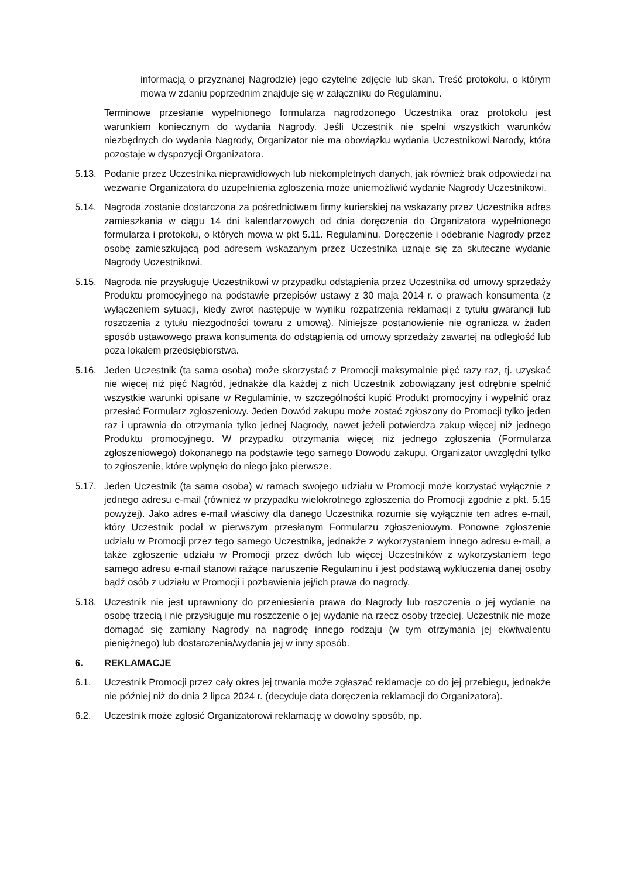informacją o przyznanej Nagrodzie) jego czytelne zdjęcie lub skan. Treść protokołu, o którym mowa w zdaniu poprzednim znajduje się w załączniku do Regulaminu.
Terminowe przesłanie wypełnionego formularza nagrodzonego Uczestnika oraz protokołu jest warunkiem koniecznym do wydania Nagrody. Jeśli Uczestnik nie spełni wszystkich warunków niezbędnych do wydania Nagrody, Organizator nie ma obowiązku wydania Uczestnikowi Narody, która pozostaje w dyspozycji Organizatora.
5.13. Podanie przez Uczestnika nieprawidłowych lub niekompletnych danych, jak również brak odpowiedzi na wezwanie Organizatora do uzupełnienia zgłoszenia może uniemożliwić wydanie Nagrody Uczestnikowi.
5.14. Nagroda zostanie dostarczona za pośrednictwem firmy kurierskiej na wskazany przez Uczestnika adres zamieszkania w ciągu 14 dni kalendarzowych od dnia doręczenia do Organizatora wypełnionego formularza i protokołu, o których mowa w pkt 5.11. Regulaminu. Doręczenie i odebranie Nagrody przez osobę zamieszkującą pod adresem wskazanym przez Uczestnika uznaje się za skuteczne wydanie Nagrody Uczestnikowi.
5.15. Nagroda nie przysługuje Uczestnikowi w przypadku odstąpienia przez Uczestnika od umowy sprzedaży Produktu promocyjnego na podstawie przepisów ustawy z 30 maja 2014 r. o prawach konsumenta (z wyłączeniem sytuacji, kiedy zwrot następuje w wyniku rozpatrzenia reklamacji z tytułu gwarancji lub roszczenia z tytułu niezgodności towaru z umową). Niniejsze postanowienie nie ogranicza w żaden sposób ustawowego prawa konsumenta do odstąpienia od umowy sprzedaży zawartej na odległość lub poza lokalem przedsiębiorstwa.
5.16. Jeden Uczestnik (ta sama osoba) może skorzystać z Promocji maksymalnie pięć razy raz, tj. uzyskać nie więcej niż pięć Nagród, jednakże dla każdej z nich Uczestnik zobowiązany jest odrębnie spełnić wszystkie warunki opisane w Regulaminie, w szczególności kupić Produkt promocyjny i wypełnić oraz przesłać Formularz zgłoszeniowy. Jeden Dowód zakupu może zostać zgłoszony do Promocji tylko jeden raz i uprawnia do otrzymania tylko jednej Nagrody, nawet jeżeli potwierdza zakup więcej niż jednego Produktu promocyjnego. W przypadku otrzymania więcej niż jednego zgłoszenia (Formularza zgłoszeniowego) dokonanego na podstawie tego samego Dowodu zakupu, Organizator uwzględni tylko to zgłoszenie, które wpłynęło do niego jako pierwsze.
5.17. Jeden Uczestnik (ta sama osoba) w ramach swojego udziału w Promocji może korzystać wyłącznie z jednego adresu e-mail (również w przypadku wielokrotnego zgłoszenia do Promocji zgodnie z pkt. 5.15 powyżej). Jako adres e-mail właściwy dla danego Uczestnika rozumie się wyłącznie ten adres e-mail, który Uczestnik podał w pierwszym przesłanym Formularzu zgłoszeniowym. Ponowne zgłoszenie udziału w Promocji przez tego samego Uczestnika, jednakże z wykorzystaniem innego adresu e-mail, a także zgłoszenie udziału w Promocji przez dwóch lub więcej Uczestników z wykorzystaniem tego samego adresu e-mail stanowi rażące naruszenie Regulaminu i jest podstawą wykluczenia danej osoby bądź osób z udziału w Promocji i pozbawienia jej/ich prawa do nagrody.
5.18. Uczestnik nie jest uprawniony do przeniesienia prawa do Nagrody lub roszczenia o jej wydanie na osobę trzecią i nie przysługuje mu roszczenie o jej wydanie na rzecz osoby trzeciej. Uczestnik nie może domagać się zamiany Nagrody na nagrodę innego rodzaju (w tym otrzymania jej ekwiwalentu pieniężnego) lub dostarczenia/wydania jej w inny sposób.
6. REKLAMACJE
6.1. Uczestnik Promocji przez cały okres jej trwania może zgłaszać reklamacje co do jej przebiegu, jednakże nie później niż do dnia 2 lipca 2024 r. (decyduje data doręczenia reklamacji do Organizatora).
6.2. Uczestnik może zgłosić Organizatorowi reklamację w dowolny sposób, np.